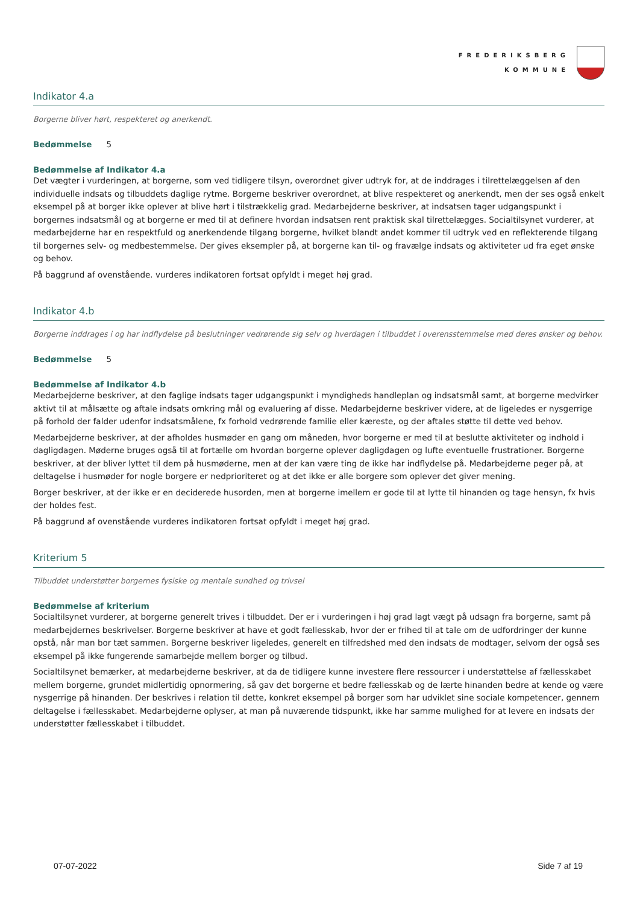FREDERIKSBERG
KOMMUNE
Indikator 4.a
Borgerne bliver hørt, respekteret og anerkendt.
Bedømmelse 5
Bedømmelse af Indikator 4.a
Det vægter i vurderingen, at borgerne, som ved tidligere tilsyn, overordnet giver udtryk for, at de inddrages i tilrettelæggelsen af den individuelle indsats og tilbuddets daglige rytme. Borgerne beskriver overordnet, at blive respekteret og anerkendt, men der ses også enkelt eksempel på at borger ikke oplever at blive hørt i tilstrækkelig grad. Medarbejderne beskriver, at indsatsen tager udgangspunkt i borgernes indsatsmål og at borgerne er med til at definere hvordan indsatsen rent praktisk skal tilrettelægges. Socialtilsynet vurderer, at medarbejderne har en respektfuld og anerkendende tilgang borgerne, hvilket blandt andet kommer til udtryk ved en reflekterende tilgang til borgernes selv- og medbestemmelse. Der gives eksempler på, at borgerne kan til- og fravælge indsats og aktiviteter ud fra eget ønske og behov.
På baggrund af ovenstående. vurderes indikatoren fortsat opfyldt i meget høj grad.
Indikator 4.b
Borgerne inddrages i og har indflydelse på beslutninger vedrørende sig selv og hverdagen i tilbuddet i overensstemmelse med deres ønsker og behov.
Bedømmelse 5
Bedømmelse af Indikator 4.b
Medarbejderne beskriver, at den faglige indsats tager udgangspunkt i myndigheds handleplan og indsatsmål samt, at borgerne medvirker aktivt til at målsætte og aftale indsats omkring mål og evaluering af disse. Medarbejderne beskriver videre, at de ligeledes er nysgerrige på forhold der falder udenfor indsatsmålene, fx forhold vedrørende familie eller kæreste, og der aftales støtte til dette ved behov.
Medarbejderne beskriver, at der afholdes husmøder en gang om måneden, hvor borgerne er med til at beslutte aktiviteter og indhold i dagligdagen. Møderne bruges også til at fortælle om hvordan borgerne oplever dagligdagen og lufte eventuelle frustrationer. Borgerne beskriver, at der bliver lyttet til dem på husmøderne, men at der kan være ting de ikke har indflydelse på. Medarbejderne peger på, at deltagelse i husmøder for nogle borgere er nedprioriteret og at det ikke er alle borgere som oplever det giver mening.
Borger beskriver, at der ikke er en deciderede husorden, men at borgerne imellem er gode til at lytte til hinanden og tage hensyn, fx hvis der holdes fest.
På baggrund af ovenstående vurderes indikatoren fortsat opfyldt i meget høj grad.
Kriterium 5
Tilbuddet understøtter borgernes fysiske og mentale sundhed og trivsel
Bedømmelse af kriterium
Socialtilsynet vurderer, at borgerne generelt trives i tilbuddet. Der er i vurderingen i høj grad lagt vægt på udsagn fra borgerne, samt på medarbejdernes beskrivelser. Borgerne beskriver at have et godt fællesskab, hvor der er frihed til at tale om de udfordringer der kunne opstå, når man bor tæt sammen. Borgerne beskriver ligeledes, generelt en tilfredshed med den indsats de modtager, selvom der også ses eksempel på ikke fungerende samarbejde mellem borger og tilbud.
Socialtilsynet bemærker, at medarbejderne beskriver, at da de tidligere kunne investere flere ressourcer i understøttelse af fællesskabet mellem borgerne, grundet midlertidig opnormering, så gav det borgerne et bedre fællesskab og de lærte hinanden bedre at kende og være nysgerrige på hinanden. Der beskrives i relation til dette, konkret eksempel på borger som har udviklet sine sociale kompetencer, gennem deltagelse i fællesskabet. Medarbejderne oplyser, at man på nuværende tidspunkt, ikke har samme mulighed for at levere en indsats der understøtter fællesskabet i tilbuddet.
07-07-2022 Side 7 af 19